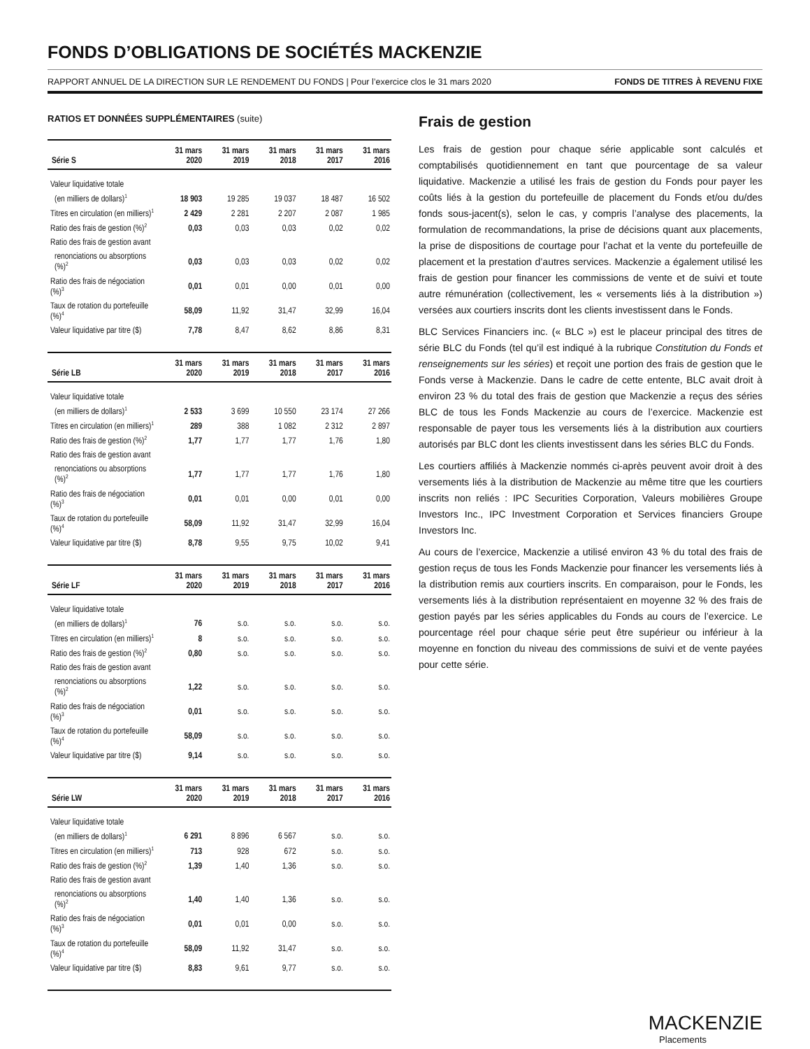FONDS D’OBLIGATIONS DE SOCIÉTÉS MACKENZIE
RAPPORT ANNUEL DE LA DIRECTION SUR LE RENDEMENT DU FONDS | Pour l’exercice clos le 31 mars 2020 FONDS DE TITRES À REVENU FIXE
RATIOS ET DONNÉES SUPPLÉMENTAIRES (suite)
| Série S | 31 mars 2020 | 31 mars 2019 | 31 mars 2018 | 31 mars 2017 | 31 mars 2016 |
| --- | --- | --- | --- | --- | --- |
| Valeur liquidative totale | | | | | |
| (en milliers de dollars)<sup>1</sup> | 18 903 | 19 285 | 19 037 | 18 487 | 16 502 |
| Titres en circulation (en milliers)<sup>1</sup> | 2 429 | 2 281 | 2 207 | 2 087 | 1 985 |
| Ratio des frais de gestion (%)<sup>2</sup> | 0,03 | 0,03 | 0,03 | 0,02 | 0,02 |
| Ratio des frais de gestion avant | | | | | |
| renonciations ou absorptions (%)<sup>2</sup> | 0,03 | 0,03 | 0,03 | 0,02 | 0,02 |
| Ratio des frais de négociation (%)<sup>3</sup> | 0,01 | 0,01 | 0,00 | 0,01 | 0,00 |
| Taux de rotation du portefeuille (%)<sup>4</sup> | 58,09 | 11,92 | 31,47 | 32,99 | 16,04 |
| Valeur liquidative par titre ($) | 7,78 | 8,47 | 8,62 | 8,86 | 8,31 |
| Série LB | 31 mars 2020 | 31 mars 2019 | 31 mars 2018 | 31 mars 2017 | 31 mars 2016 |
| --- | --- | --- | --- | --- | --- |
| Valeur liquidative totale | | | | | |
| (en milliers de dollars)<sup>1</sup> | 2 533 | 3 699 | 10 550 | 23 174 | 27 266 |
| Titres en circulation (en milliers)<sup>1</sup> | 289 | 388 | 1 082 | 2 312 | 2 897 |
| Ratio des frais de gestion (%)<sup>2</sup> | 1,77 | 1,77 | 1,77 | 1,76 | 1,80 |
| Ratio des frais de gestion avant | | | | | |
| renonciations ou absorptions (%)<sup>2</sup> | 1,77 | 1,77 | 1,77 | 1,76 | 1,80 |
| Ratio des frais de négociation (%)<sup>3</sup> | 0,01 | 0,01 | 0,00 | 0,01 | 0,00 |
| Taux de rotation du portefeuille (%)<sup>4</sup> | 58,09 | 11,92 | 31,47 | 32,99 | 16,04 |
| Valeur liquidative par titre ($) | 8,78 | 9,55 | 9,75 | 10,02 | 9,41 |
| Série LF | 31 mars 2020 | 31 mars 2019 | 31 mars 2018 | 31 mars 2017 | 31 mars 2016 |
| --- | --- | --- | --- | --- | --- |
| Valeur liquidative totale | | | | | |
| (en milliers de dollars)<sup>1</sup> | 76 | s.o. | s.o. | s.o. | s.o. |
| Titres en circulation (en milliers)<sup>1</sup> | 8 | s.o. | s.o. | s.o. | s.o. |
| Ratio des frais de gestion (%)<sup>2</sup> | 0,80 | s.o. | s.o. | s.o. | s.o. |
| Ratio des frais de gestion avant | | | | | |
| renonciations ou absorptions (%)<sup>2</sup> | 1,22 | s.o. | s.o. | s.o. | s.o. |
| Ratio des frais de négociation (%)<sup>3</sup> | 0,01 | s.o. | s.o. | s.o. | s.o. |
| Taux de rotation du portefeuille (%)<sup>4</sup> | 58,09 | s.o. | s.o. | s.o. | s.o. |
| Valeur liquidative par titre ($) | 9,14 | s.o. | s.o. | s.o. | s.o. |
| Série LW | 31 mars 2020 | 31 mars 2019 | 31 mars 2018 | 31 mars 2017 | 31 mars 2016 |
| --- | --- | --- | --- | --- | --- |
| Valeur liquidative totale | | | | | |
| (en milliers de dollars)<sup>1</sup> | 6 291 | 8 896 | 6 567 | s.o. | s.o. |
| Titres en circulation (en milliers)<sup>1</sup> | 713 | 928 | 672 | s.o. | s.o. |
| Ratio des frais de gestion (%)<sup>2</sup> | 1,39 | 1,40 | 1,36 | s.o. | s.o. |
| Ratio des frais de gestion avant | | | | | |
| renonciations ou absorptions (%)<sup>2</sup> | 1,40 | 1,40 | 1,36 | s.o. | s.o. |
| Ratio des frais de négociation (%)<sup>3</sup> | 0,01 | 0,01 | 0,00 | s.o. | s.o. |
| Taux de rotation du portefeuille (%)<sup>4</sup> | 58,09 | 11,92 | 31,47 | s.o. | s.o. |
| Valeur liquidative par titre ($) | 8,83 | 9,61 | 9,77 | s.o. | s.o. |
Frais de gestion
Les frais de gestion pour chaque série applicable sont calculés et comptabilisés quotidiennement en tant que pourcentage de sa valeur liquidative. Mackenzie a utilisé les frais de gestion du Fonds pour payer les coûts liés à la gestion du portefeuille de placement du Fonds et/ou du/des fonds sous-jacent(s), selon le cas, y compris l’analyse des placements, la formulation de recommandations, la prise de décisions quant aux placements, la prise de dispositions de courtage pour l’achat et la vente du portefeuille de placement et la prestation d’autres services. Mackenzie a également utilisé les frais de gestion pour financer les commissions de vente et de suivi et toute autre rémunération (collectivement, les « versements liés à la distribution ») versées aux courtiers inscrits dont les clients investissent dans le Fonds.
BLC Services Financiers inc. (« BLC ») est le placeur principal des titres de série BLC du Fonds (tel qu’il est indiqué à la rubrique Constitution du Fonds et renseignements sur les séries) et reçoit une portion des frais de gestion que le Fonds verse à Mackenzie. Dans le cadre de cette entente, BLC avait droit à environ 23 % du total des frais de gestion que Mackenzie a reçus des séries BLC de tous les Fonds Mackenzie au cours de l’exercice. Mackenzie est responsable de payer tous les versements liés à la distribution aux courtiers autorisés par BLC dont les clients investissent dans les séries BLC du Fonds.
Les courtiers affiliés à Mackenzie nommés ci-après peuvent avoir droit à des versements liés à la distribution de Mackenzie au même titre que les courtiers inscrits non reliés : IPC Securities Corporation, Valeurs mobilières Groupe Investors Inc., IPC Investment Corporation et Services financiers Groupe Investors Inc.
Au cours de l’exercice, Mackenzie a utilisé environ 43 % du total des frais de gestion reçus de tous les Fonds Mackenzie pour financer les versements liés à la distribution remis aux courtiers inscrits. En comparaison, pour le Fonds, les versements liés à la distribution représentaient en moyenne 32 % des frais de gestion payés par les séries applicables du Fonds au cours de l’exercice. Le pourcentage réel pour chaque série peut être supérieur ou inférieur à la moyenne en fonction du niveau des commissions de suivi et de vente payées pour cette série.
MACKENZIE
Placements